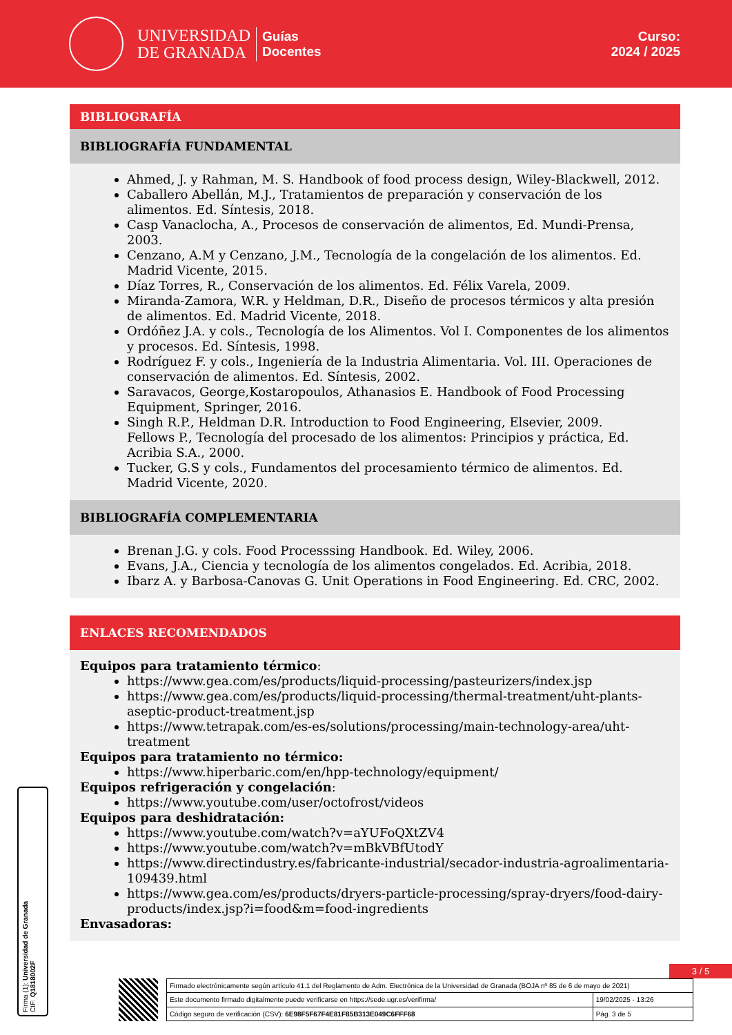UNIVERSIDAD
DE GRANADA
Guías
Docentes
Curso:
2024 / 2025
BIBLIOGRAFÍA
BIBLIOGRAFÍA FUNDAMENTAL
Ahmed, J. y Rahman, M. S. Handbook of food process design, Wiley-Blackwell, 2012.
Caballero Abellán, M.J., Tratamientos de preparación y conservación de los alimentos. Ed. Síntesis, 2018.
Casp Vanaclocha, A., Procesos de conservación de alimentos, Ed. Mundi-Prensa, 2003.
Cenzano, A.M y Cenzano, J.M., Tecnología de la congelación de los alimentos. Ed. Madrid Vicente, 2015.
Díaz Torres, R., Conservación de los alimentos. Ed. Félix Varela, 2009.
Miranda-Zamora, W.R. y Heldman, D.R., Diseño de procesos térmicos y alta presión de alimentos. Ed. Madrid Vicente, 2018.
Ordóñez J.A. y cols., Tecnología de los Alimentos. Vol I. Componentes de los alimentos y procesos. Ed. Síntesis, 1998.
Rodríguez F. y cols., Ingeniería de la Industria Alimentaria. Vol. III. Operaciones de conservación de alimentos. Ed. Síntesis, 2002.
Saravacos, George,Kostaropoulos, Athanasios E. Handbook of Food Processing Equipment, Springer, 2016.
Singh R.P., Heldman D.R. Introduction to Food Engineering, Elsevier, 2009.
Fellows P., Tecnología del procesado de los alimentos: Principios y práctica, Ed. Acribia S.A., 2000.
Tucker, G.S y cols., Fundamentos del procesamiento térmico de alimentos. Ed. Madrid Vicente, 2020.
BIBLIOGRAFÍA COMPLEMENTARIA
Brenan J.G. y cols. Food Processsing Handbook. Ed. Wiley, 2006.
Evans, J.A., Ciencia y tecnología de los alimentos congelados. Ed. Acribia, 2018.
Ibarz A. y Barbosa-Canovas G. Unit Operations in Food Engineering. Ed. CRC, 2002.
ENLACES RECOMENDADOS
Equipos para tratamiento térmico:
https://www.gea.com/es/products/liquid-processing/pasteurizers/index.jsp
https://www.gea.com/es/products/liquid-processing/thermal-treatment/uht-plants-aseptic-product-treatment.jsp
https://www.tetrapak.com/es-es/solutions/processing/main-technology-area/uht-treatment
Equipos para tratamiento no térmico:
https://www.hiperbaric.com/en/hpp-technology/equipment/
Equipos refrigeración y congelación:
https://www.youtube.com/user/octofrost/videos
Equipos para deshidratación:
https://www.youtube.com/watch?v=aYUFoQXtZV4
https://www.youtube.com/watch?v=mBkVBfUtodY
https://www.directindustry.es/fabricante-industrial/secador-industria-agroalimentaria-109439.html
https://www.gea.com/es/products/dryers-particle-processing/spray-dryers/food-dairy-products/index.jsp?i=food&m=food-ingredients
Envasadoras:
Firma (1): Universidad de Granada
CIF: Q1818002F
3 / 5
| Firmado electrónicamente según artículo 41.1 del Reglamento de Adm. Electrónica de la Universidad de Granada (BOJA nº 85 de 6 de mayo de 2021) | |
| Este documento firmado digitalmente puede verificarse en https://sede.ugr.es/verifirma/ | 19/02/2025 - 13:26 |
| Código seguro de verificación (CSV): 6E98F5F67F4E81F85B313E049C6FFF68 | Pág. 3 de 5 |